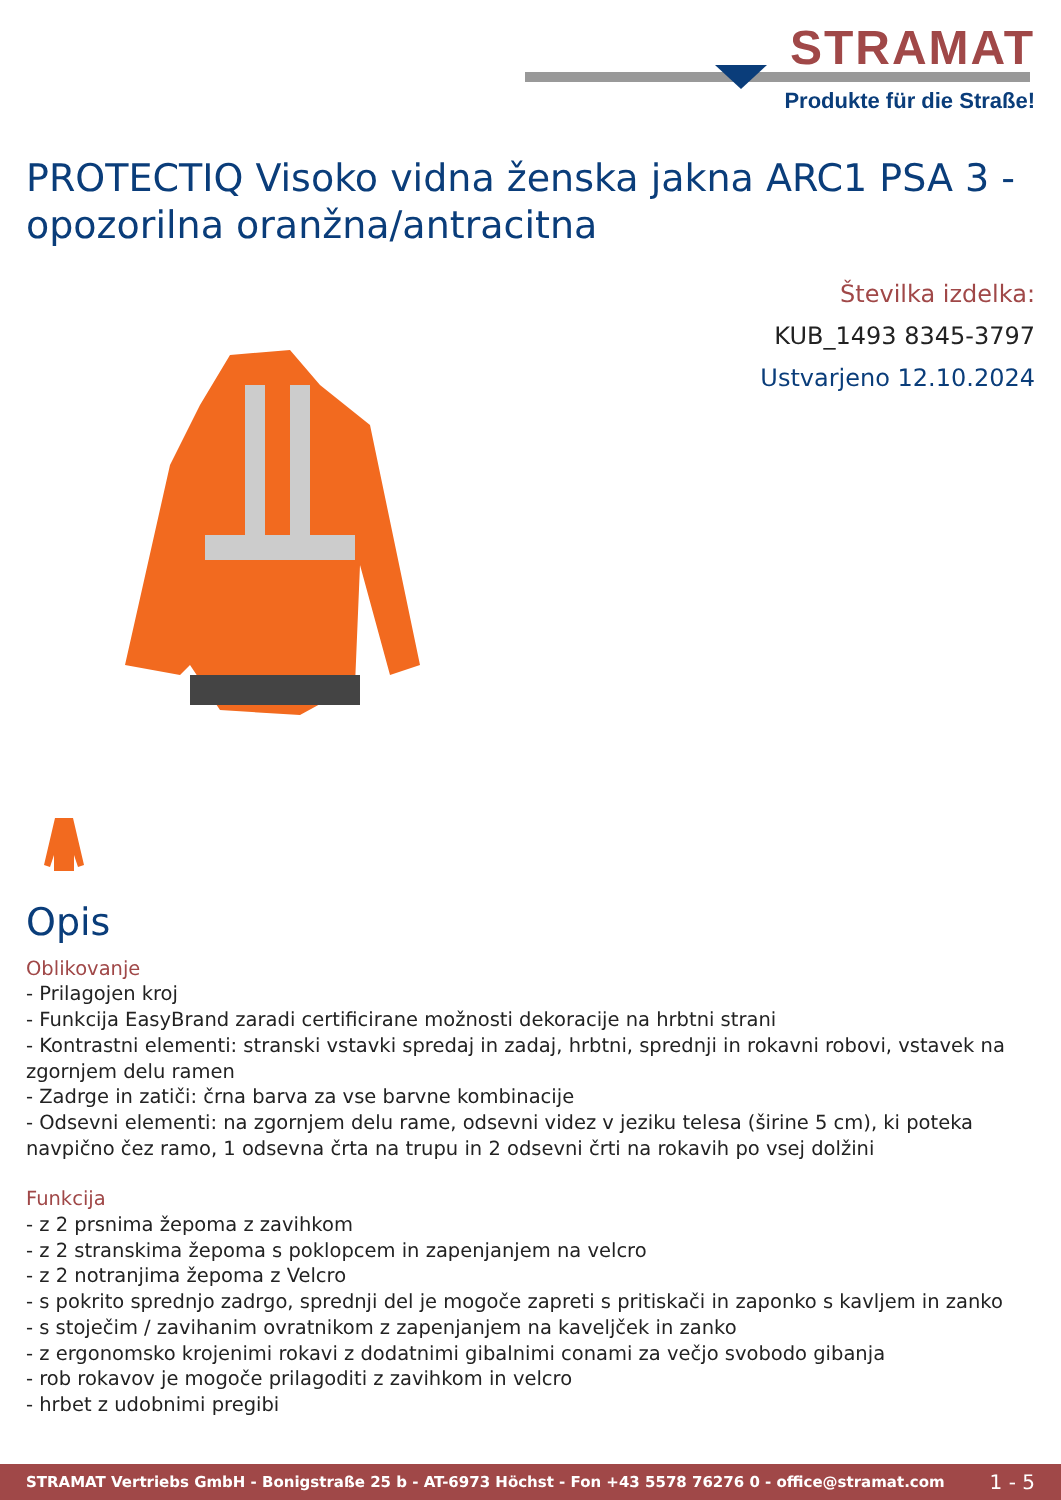STRAMAT
Produkte für die Straße!
PROTECTIQ Visoko vidna ženska jakna ARC1 PSA 3 - opozorilna oranžna/antracitna
Številka izdelka:
KUB_1493 8345-3797
Ustvarjeno 12.10.2024
Opis
Oblikovanje
- Prilagojen kroj
- Funkcija EasyBrand zaradi certificirane možnosti dekoracije na hrbtni strani
- Kontrastni elementi: stranski vstavki spredaj in zadaj, hrbtni, sprednji in rokavni robovi, vstavek na zgornjem delu ramen
- Zadrge in zatiči: črna barva za vse barvne kombinacije
- Odsevni elementi: na zgornjem delu rame, odsevni videz v jeziku telesa (širine 5 cm), ki poteka navpično čez ramo, 1 odsevna črta na trupu in 2 odsevni črti na rokavih po vsej dolžini
Funkcija
- z 2 prsnima žepoma z zavihkom
- z 2 stranskima žepoma s poklopcem in zapenjanjem na velcro
- z 2 notranjima žepoma z Velcro
- s pokrito sprednjo zadrgo, sprednji del je mogoče zapreti s pritiskači in zaponko s kavljem in zanko
- s stoječim / zavihanim ovratnikom z zapenjanjem na kaveljček in zanko
- z ergonomsko krojenimi rokavi z dodatnimi gibalnimi conami za večjo svobodo gibanja
- rob rokavov je mogoče prilagoditi z zavihkom in velcro
- hrbet z udobnimi pregibi
STRAMAT Vertriebs GmbH - Bonigstraße 25 b - AT-6973 Höchst - Fon +43 5578 76276 0 - office@stramat.com 1 - 5